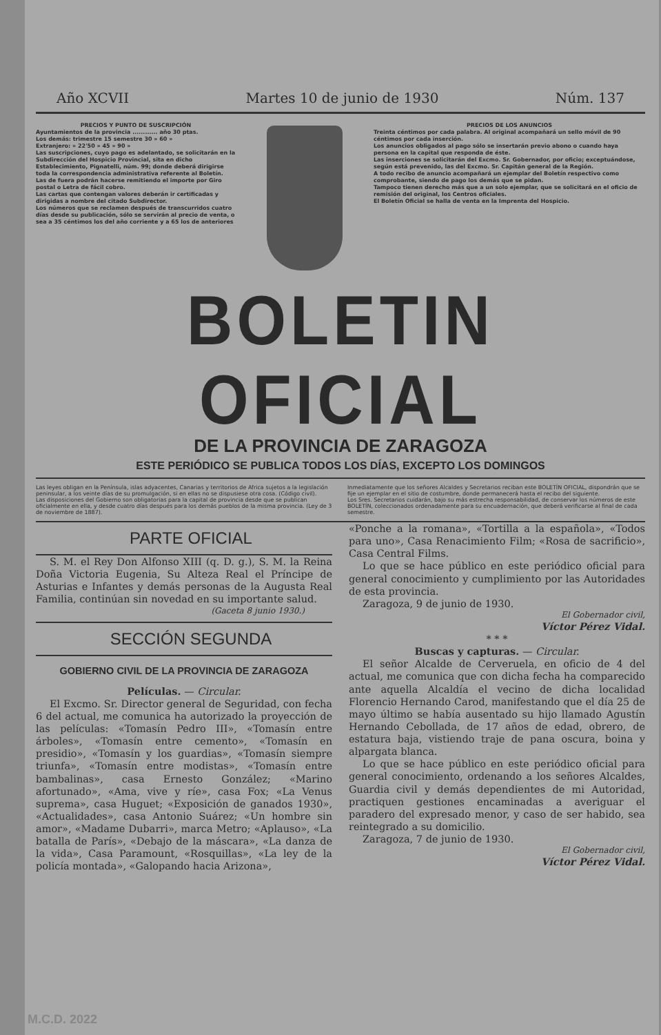Año XCVII Martes 10 de junio de 1930 Núm. 137
PRECIOS Y PUNTO DE SUSCRIPCIÓN
Ayuntamientos de la provincia ............ año 30 ptas.
Los demás: trimestre 15 semestre 30 » 60 »
Extranjero: » 22'50 » 45 » 90 »
Las suscripciones, cuyo pago es adelantado, se solicitarán en la Subdirección del Hospicio Provincial, sita en dicho Establecimiento, Pignatelli, núm. 99; donde deberá dirigirse toda la correspondencia administrativa referente al Boletín.
Las de fuera podrán hacerse remitiendo el importe por Giro postal o Letra de fácil cobro.
Las cartas que contengan valores deberán ir certificadas y dirigidas a nombre del citado Subdirector.
Los números que se reclamen después de transcurridos cuatro días desde su publicación, sólo se servirán al precio de venta, o sea a 35 céntimos los del año corriente y a 65 los de anteriores
PRECIOS DE LOS ANUNCIOS
Treinta céntimos por cada palabra. Al original acompañará un sello móvil de 90 céntimos por cada inserción.
Los anuncios obligados al pago sólo se insertarán previo abono o cuando haya persona en la capital que responda de éste.
Las inserciones se solicitarán del Excmo. Sr. Gobernador, por oficio; exceptuándose, según está prevenido, las del Excmo. Sr. Capitán general de la Región.
A todo recibo de anuncio acompañará un ejemplar del Boletín respectivo como comprobante, siendo de pago los demás que se pidan.
Tampoco tienen derecho más que a un solo ejemplar, que se solicitará en el oficio de remisión del original, los Centros oficiales.
El Boletín Oficial se halla de venta en la Imprenta del Hospicio.
BOLETIN OFICIAL
DE LA PROVINCIA DE ZARAGOZA
ESTE PERIÓDICO SE PUBLICA TODOS LOS DÍAS, EXCEPTO LOS DOMINGOS
Las leyes obligan en la Península, islas adyacentes, Canarias y territorios de Africa sujetos a la legislación peninsular, a los veinte días de su promulgación, si en ellas no se dispusiese otra cosa. (Código civil).
Las disposiciones del Gobierno son obligatorias para la capital de provincia desde que se publican oficialmente en ella, y desde cuatro días después para los demás pueblos de la misma provincia. (Ley de 3 de noviembre de 1887).
Inmediatamente que los señores Alcaldes y Secretarios reciban este BOLETÍN OFICIAL, dispondrán que se fije un ejemplar en el sitio de costumbre, donde permanecerá hasta el recibo del siguiente.
Los Sres. Secretarios cuidarán, bajo su más estrecha responsabilidad, de conservar los números de este BOLETÍN, coleccionados ordenadamente para su encuadernación, que deberá verificarse al final de cada semestre.
PARTE OFICIAL
S. M. el Rey Don Alfonso XIII (q. D. g.), S. M. la Reina Doña Victoria Eugenia, Su Alteza Real el Príncipe de Asturias e Infantes y demás personas de la Augusta Real Familia, continúan sin novedad en su importante salud.
(Gaceta 8 junio 1930.)
SECCIÓN SEGUNDA
GOBIERNO CIVIL DE LA PROVINCIA DE ZARAGOZA
Películas. — Circular.
El Excmo. Sr. Director general de Seguridad, con fecha 6 del actual, me comunica ha autorizado la proyección de las películas: «Tomasín Pedro III», «Tomasín entre árboles», «Tomasín entre cemento», «Tomasín en presidio», «Tomasín y los guardias», «Tomasín siempre triunfa», «Tomasín entre modistas», «Tomasín entre bambalinas», casa Ernesto González; «Marino afortunado», «Ama, vive y ríe», casa Fox; «La Venus suprema», casa Huguet; «Exposición de ganados 1930», «Actualidades», casa Antonio Suárez; «Un hombre sin amor», «Madame Dubarri», marca Metro; «Aplauso», «La batalla de París», «Debajo de la máscara», «La danza de la vida», Casa Paramount, «Rosquillas», «La ley de la policía montada», «Galopando hacia Arizona»,
«Ponche a la romana», «Tortilla a la española», «Todos para uno», Casa Renacimiento Film; «Rosa de sacrificio», Casa Central Films.
Lo que se hace público en este periódico oficial para general conocimiento y cumplimiento por las Autoridades de esta provincia.
Zaragoza, 9 de junio de 1930.
El Gobernador civil,
Víctor Pérez Vidal.
* * *
Buscas y capturas. — Circular.
El señor Alcalde de Cerveruela, en oficio de 4 del actual, me comunica que con dicha fecha ha comparecido ante aquella Alcaldía el vecino de dicha localidad Florencio Hernando Carod, manifestando que el día 25 de mayo último se había ausentado su hijo llamado Agustín Hernando Cebollada, de 17 años de edad, obrero, de estatura baja, vistiendo traje de pana oscura, boina y alpargata blanca.
Lo que se hace público en este periódico oficial para general conocimiento, ordenando a los señores Alcaldes, Guardia civil y demás dependientes de mi Autoridad, practiquen gestiones encaminadas a averiguar el paradero del expresado menor, y caso de ser habido, sea reintegrado a su domicilio.
Zaragoza, 7 de junio de 1930.
El Gobernador civil,
Víctor Pérez Vidal.
M.C.D. 2022